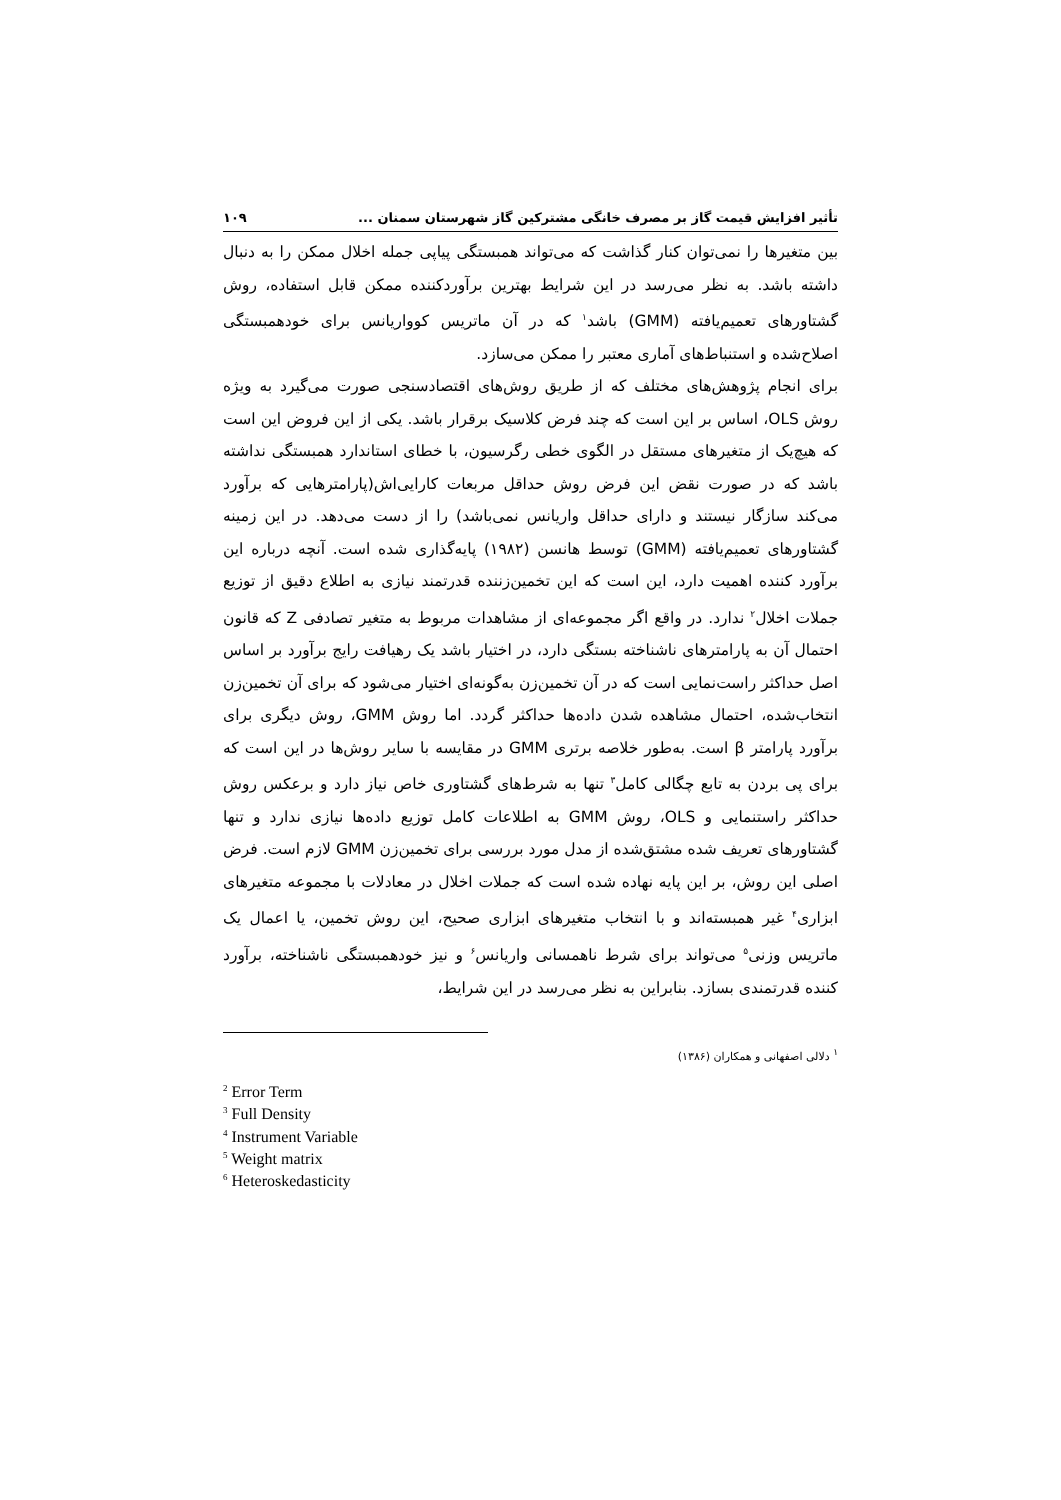تأثیر افزایش قیمت گاز بر مصرف خانگی مشترکین گاز شهرستان سمنان ... ۱۰۹
بین متغیرها را نمی‌توان کنار گذاشت که می‌تواند همبستگی پیاپی جمله اخلال ممکن را به دنبال داشته باشد. به نظر می‌رسد در این شرایط بهترین برآوردکننده ممکن قابل استفاده، روش گشتاورهای تعمیم‌یافته (GMM) باشد<sup>۱</sup> که در آن ماتریس کوواریانس برای خودهمبستگی اصلاح‌شده و استنباط‌های آماری معتبر را ممکن می‌سازد.
برای انجام پژوهش‌های مختلف که از طریق روش‌های اقتصادسنجی صورت می‌گیرد به ویژه روش OLS، اساس بر این است که چند فرض کلاسیک برقرار باشد. یکی از این فروض این است که هیچ‌یک از متغیرهای مستقل در الگوی خطی رگرسیون، با خطای استاندارد همبستگی نداشته باشد که در صورت نقض این فرض روش حداقل مربعات کارایی‌اش(پارامترهایی که برآورد می‌کند سازگار نیستند و دارای حداقل واریانس نمی‌باشد) را از دست می‌دهد. در این زمینه گشتاورهای تعمیم‌یافته (GMM) توسط هانسن (۱۹۸۲) پایه‌گذاری شده است. آنچه درباره این برآورد کننده اهمیت دارد، این است که این تخمین‌زننده قدرتمند نیازی به اطلاع دقیق از توزیع جملات اخلال<sup>۲</sup> ندارد. در واقع اگر مجموعه‌ای از مشاهدات مربوط به متغیر تصادفی Z که قانون احتمال آن به پارامترهای ناشناخته بستگی دارد، در اختیار باشد یک رهیافت رایج برآورد بر اساس اصل حداکثر راست‌نمایی است که در آن تخمین‌زن به‌گونه‌ای اختیار می‌شود که برای آن تخمین‌زن انتخاب‌شده، احتمال مشاهده شدن داده‌ها حداکثر گردد. اما روش GMM، روش دیگری برای برآورد پارامتر β است. به‌طور خلاصه برتری GMM در مقایسه با سایر روش‌ها در این است که برای پی بردن به تابع چگالی کامل<sup>۳</sup> تنها به شرط‌های گشتاوری خاص نیاز دارد و برعکس روش حداکثر راستنمایی و OLS، روش GMM به اطلاعات کامل توزیع داده‌ها نیازی ندارد و تنها گشتاورهای تعریف شده مشتق‌شده از مدل مورد بررسی برای تخمین‌زن GMM لازم است. فرض اصلی این روش، بر این پایه نهاده شده است که جملات اخلال در معادلات با مجموعه متغیرهای ابزاری<sup>۴</sup> غیر همبسته‌اند و با انتخاب متغیرهای ابزاری صحیح، این روش تخمین، یا اعمال یک ماتریس وزنی<sup>۵</sup> می‌تواند برای شرط ناهمسانی واریانس<sup>۶</sup> و نیز خودهمبستگی ناشناخته، برآورد کننده قدرتمندی بسازد. بنابراین به نظر می‌رسد در این شرایط،
<sup>۱</sup> دلالی اصفهانی و همکاران (۱۳۸۶)
<sup>2</sup> Error Term
<sup>3</sup> Full Density
<sup>4</sup> Instrument Variable
<sup>5</sup> Weight matrix
<sup>6</sup> Heteroskedasticity